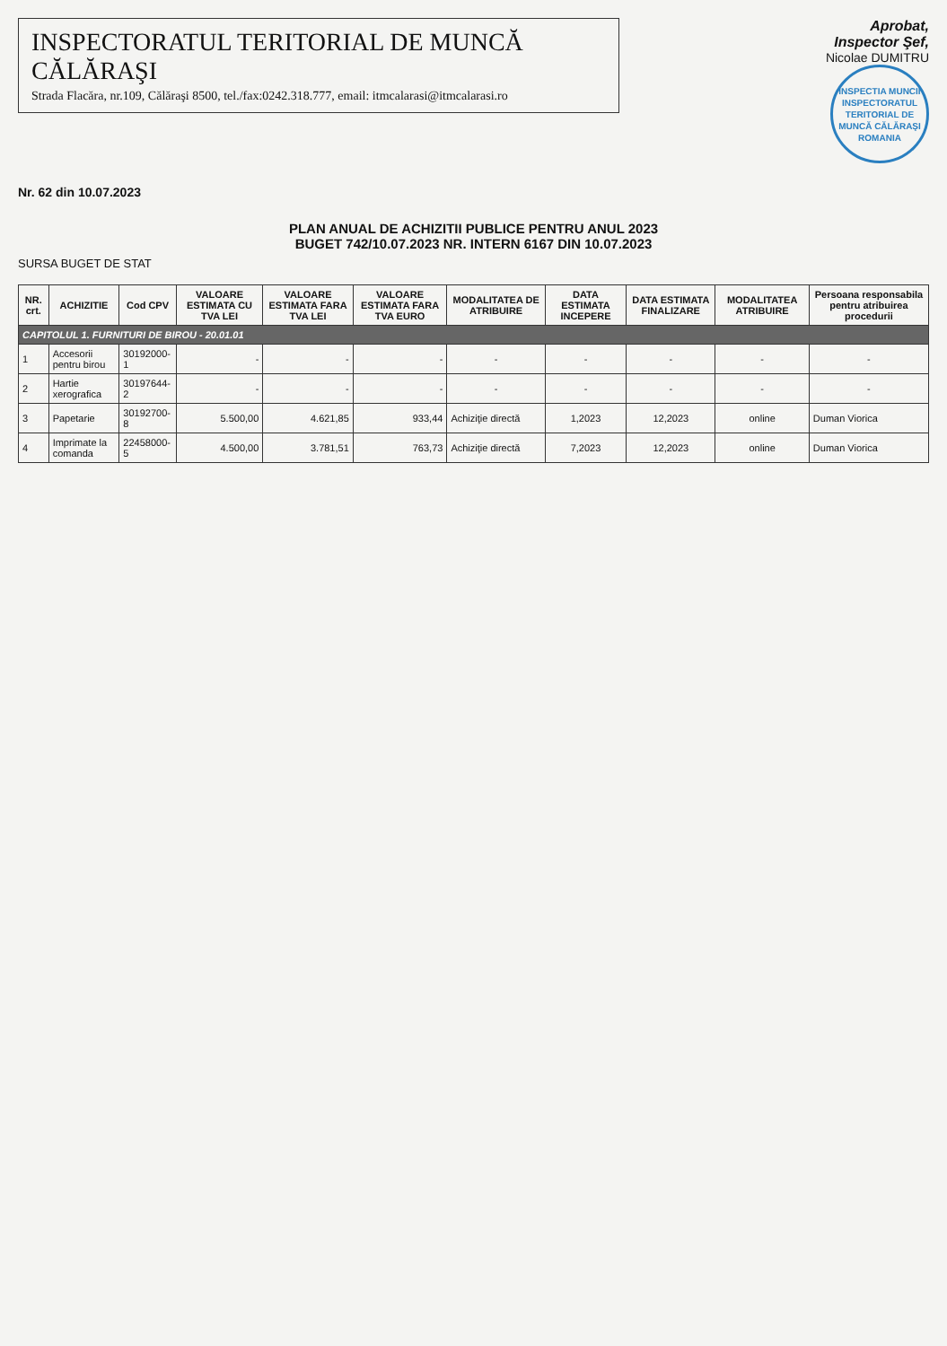INSPECTORATUL TERITORIAL DE MUNCĂ CĂLĂRAŞI
Strada Flacăra, nr.109, Călăraşi 8500, tel./fax:0242.318.777, email: itmcalarasi@itmcalarasi.ro
Aprobat,
Inspector Şef,
Nicolae DUMITRU
INSPECTIA MUNCII
INSPECTORATUL TERITORIAL DE MUNCĂ CĂLĂRAŞI
ROMANIA
Nr. 62 din 10.07.2023
PLAN ANUAL DE ACHIZITII PUBLICE PENTRU ANUL 2023
BUGET 742/10.07.2023 NR. INTERN 6167 DIN 10.07.2023
SURSA BUGET DE STAT
| NR. crt. | ACHIZITIE | Cod CPV | VALOARE ESTIMATA CU TVA LEI | VALOARE ESTIMATA FARA TVA LEI | VALOARE ESTIMATA FARA TVA EURO | MODALITATEA DE ATRIBUIRE | DATA ESTIMATA INCEPERE | DATA ESTIMATA FINALIZARE | MODALITATEA ATRIBUIRE | Persoana responsabila pentru atribuirea procedurii |
| --- | --- | --- | --- | --- | --- | --- | --- | --- | --- | --- |
| CAPITOLUL 1. FURNITURI DE BIROU - 20.01.01 | | | | | | | | | | |
| 1 | Accesorii pentru birou | 30192000-1 | - | - | - | - | - | - | - | - |
| 2 | Hartie xerografica | 30197644-2 | - | - | - | - | - | - | - | - |
| 3 | Papetarie | 30192700-8 | 5.500,00 | 4.621,85 | 933,44 | Achiziţie directă | 1,2023 | 12,2023 | online | Duman Viorica |
| 4 | Imprimate la comanda | 22458000-5 | 4.500,00 | 3.781,51 | 763,73 | Achiziţie directă | 7,2023 | 12,2023 | online | Duman Viorica |